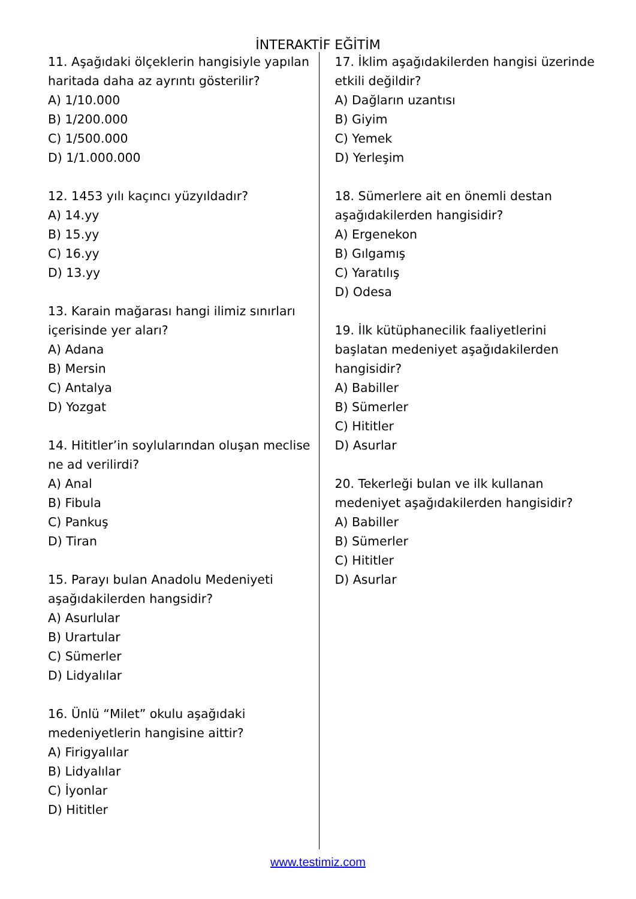İNTERAKTİF EĞİTİM
11. Aşağıdaki ölçeklerin hangisiyle yapılan haritada daha az ayrıntı gösterilir?
A) 1/10.000
B) 1/200.000
C) 1/500.000
D) 1/1.000.000
12. 1453 yılı kaçıncı yüzyıldadır?
A) 14.yy
B) 15.yy
C) 16.yy
D) 13.yy
13. Karain mağarası hangi ilimiz sınırları içerisinde yer aları?
A) Adana
B) Mersin
C) Antalya
D) Yozgat
14. Hititler’in soylularından oluşan meclise ne ad verilirdi?
A) Anal
B) Fibula
C) Pankuş
D) Tiran
15. Parayı bulan Anadolu Medeniyeti aşağıdakilerden hangsidir?
A) Asurlular
B) Urartular
C) Sümerler
D) Lidyalılar
16. Ünlü “Milet” okulu aşağıdaki medeniyetlerin hangisine aittir?
A) Firigyalılar
B) Lidyalılar
C) İyonlar
D) Hititler
17. İklim aşağıdakilerden hangisi üzerinde etkili değildir?
A) Dağların uzantısı
B) Giyim
C) Yemek
D) Yerleşim
18. Sümerlere ait en önemli destan aşağıdakilerden hangisidir?
A) Ergenekon
B) Gılgamış
C) Yaratılış
D) Odesa
19. İlk kütüphanecilik faaliyetlerini başlatan medeniyet aşağıdakilerden hangisidir?
A) Babiller
B) Sümerler
C) Hititler
D) Asurlar
20. Tekerleği bulan ve ilk kullanan medeniyet aşağıdakilerden hangisidir?
A) Babiller
B) Sümerler
C) Hititler
D) Asurlar
www.testimiz.com